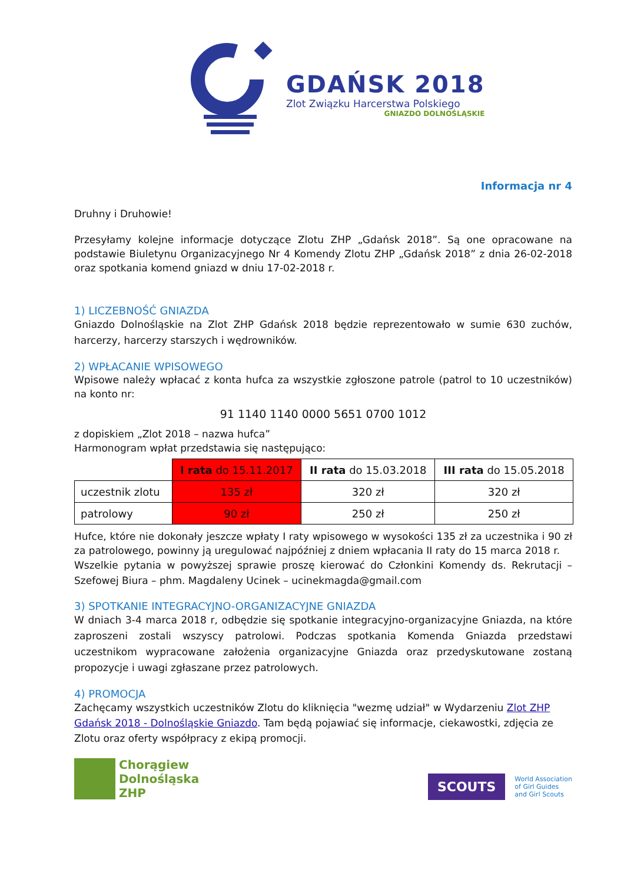GDAŃSK 2018
Zlot Związku Harcerstwa Polskiego
GNIAZDO DOLNOŚLĄSKIE
Informacja nr 4
Druhny i Druhowie!
Przesyłamy kolejne informacje dotyczące Zlotu ZHP „Gdańsk 2018”. Są one opracowane na podstawie Biuletynu Organizacyjnego Nr 4 Komendy Zlotu ZHP „Gdańsk 2018” z dnia 26-02-2018 oraz spotkania komend gniazd w dniu 17-02-2018 r.
1) LICZEBNOŚĆ GNIAZDA
Gniazdo Dolnośląskie na Zlot ZHP Gdańsk 2018 będzie reprezentowało w sumie 630 zuchów, harcerzy, harcerzy starszych i wędrowników.
2) WPŁACANIE WPISOWEGO
Wpisowe należy wpłacać z konta hufca za wszystkie zgłoszone patrole (patrol to 10 uczestników) na konto nr:
91 1140 1140 0000 5651 0700 1012
z dopiskiem „Zlot 2018 – nazwa hufca”
Harmonogram wpłat przedstawia się następująco:
| | I rata do 15.11.2017 | II rata do 15.03.2018 | III rata do 15.05.2018 |
| --- | --- | --- | --- |
| uczestnik zlotu | 135 zł | 320 zł | 320 zł |
| patrolowy | 90 zł | 250 zł | 250 zł |
Hufce, które nie dokonały jeszcze wpłaty I raty wpisowego w wysokości 135 zł za uczestnika i 90 zł za patrolowego, powinny ją uregulować najpóźniej z dniem wpłacania II raty do 15 marca 2018 r.
Wszelkie pytania w powyższej sprawie proszę kierować do Członkini Komendy ds. Rekrutacji – Szefowej Biura – phm. Magdaleny Ucinek – ucinekmagda@gmail.com
3) SPOTKANIE INTEGRACYJNO-ORGANIZACYJNE GNIAZDA
W dniach 3-4 marca 2018 r, odbędzie się spotkanie integracyjno-organizacyjne Gniazda, na które zaproszeni zostali wszyscy patrolowi. Podczas spotkania Komenda Gniazda przedstawi uczestnikom wypracowane założenia organizacyjne Gniazda oraz przedyskutowane zostaną propozycje i uwagi zgłaszane przez patrolowych.
4) PROMOCJA
Zachęcamy wszystkich uczestników Zlotu do kliknięcia "wezmę udział" w Wydarzeniu Zlot ZHP Gdańsk 2018 - Dolnośląskie Gniazdo. Tam będą pojawiać się informacje, ciekawostki, zdjęcia ze Zlotu oraz oferty współpracy z ekipą promocji.
Chorągiew
Dolnośląska
ZHP
SCOUTS
World Association
of Girl Guides
and Girl Scouts